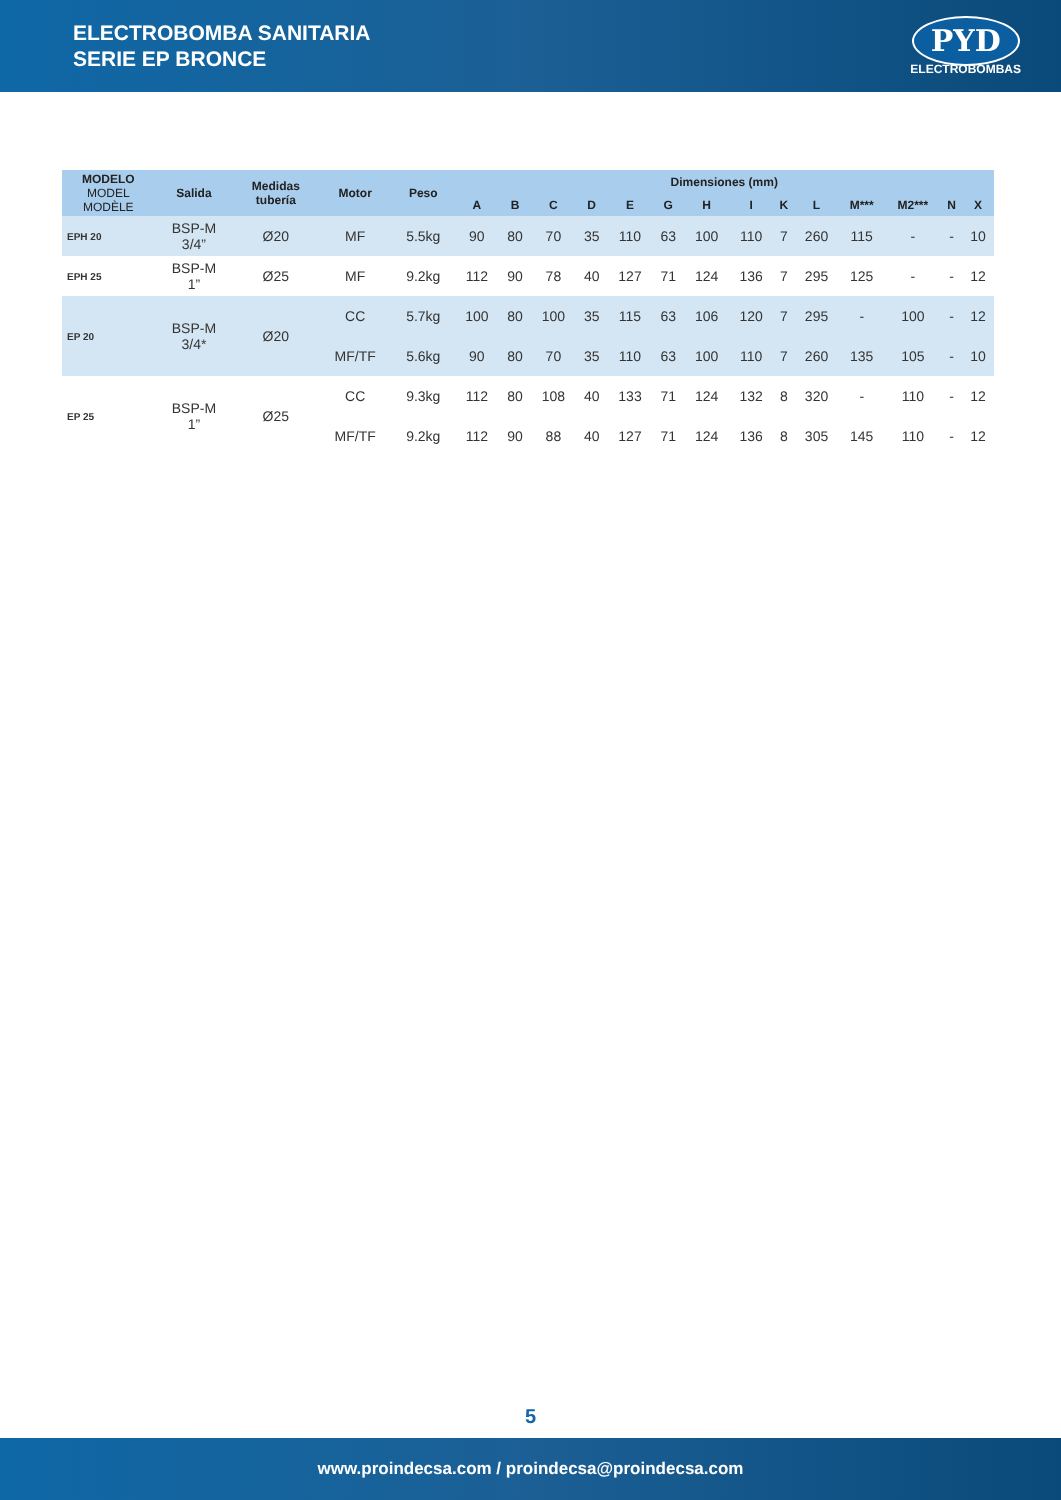ELECTROBOMBA SANITARIA
SERIE EP BRONCE
PYD
ELECTROBOMBAS
| MODELO MODEL MODÈLE | Salida | Medidas tubería | Motor | Peso | Dimensiones (mm) | | | | | | | | | | | | | |
| --- | --- | --- | --- | --- | --- | --- | --- | --- | --- | --- | --- | --- | --- | --- | --- | --- | --- | --- |
| | | | | | A | B | C | D | E | G | H | I | K | L | M*** | M2*** | N | X |
| EPH 20 | BSP-M 3/4” | Ø20 | MF | 5.5kg | 90 | 80 | 70 | 35 | 110 | 63 | 100 | 110 | 7 | 260 | 115 | - | - | 10 |
| EPH 25 | BSP-M 1” | Ø25 | MF | 9.2kg | 112 | 90 | 78 | 40 | 127 | 71 | 124 | 136 | 7 | 295 | 125 | - | - | 12 |
| EP 20 | BSP-M 3/4* | Ø20 | CC | 5.7kg | 100 | 80 | 100 | 35 | 115 | 63 | 106 | 120 | 7 | 295 | - | 100 | - | 12 |
| | | | MF/TF | 5.6kg | 90 | 80 | 70 | 35 | 110 | 63 | 100 | 110 | 7 | 260 | 135 | 105 | - | 10 |
| EP 25 | BSP-M 1” | Ø25 | CC | 9.3kg | 112 | 80 | 108 | 40 | 133 | 71 | 124 | 132 | 8 | 320 | - | 110 | - | 12 |
| | | | MF/TF | 9.2kg | 112 | 90 | 88 | 40 | 127 | 71 | 124 | 136 | 8 | 305 | 145 | 110 | - | 12 |
5
www.proindecsa.com / proindecsa@proindecsa.com